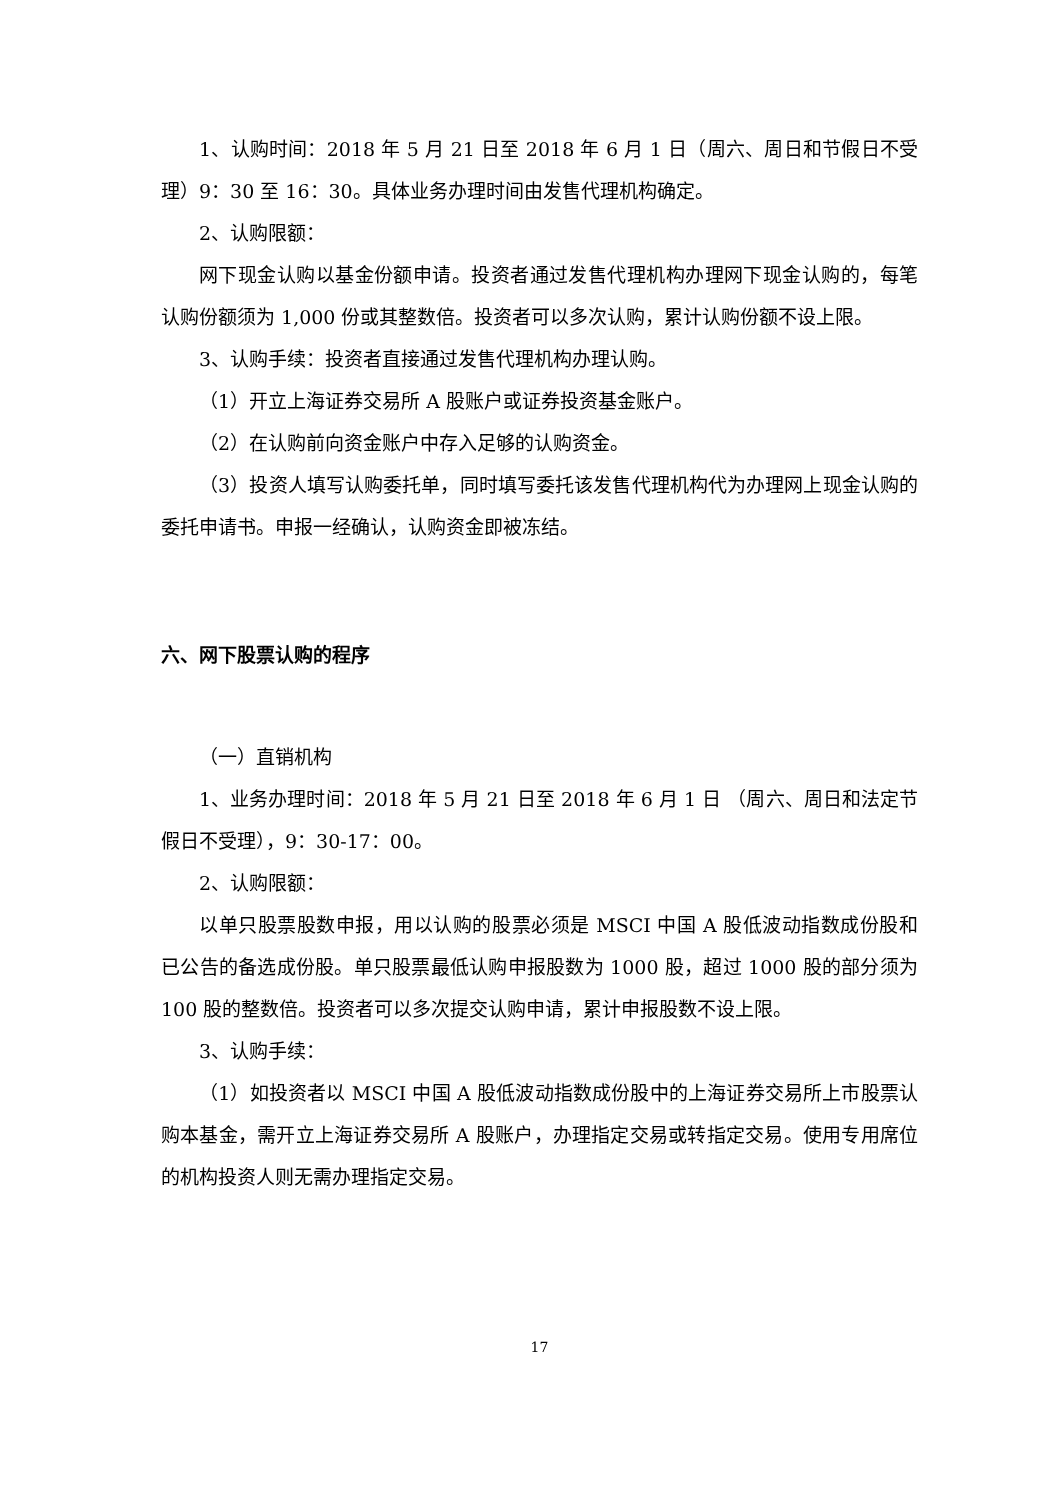1、认购时间：2018 年 5 月 21 日至 2018 年 6 月 1 日（周六、周日和节假日不受理）9：30 至 16：30。具体业务办理时间由发售代理机构确定。
2、认购限额：
网下现金认购以基金份额申请。投资者通过发售代理机构办理网下现金认购的，每笔认购份额须为 1,000 份或其整数倍。投资者可以多次认购，累计认购份额不设上限。
3、认购手续：投资者直接通过发售代理机构办理认购。
（1）开立上海证券交易所 A 股账户或证券投资基金账户。
（2）在认购前向资金账户中存入足够的认购资金。
（3）投资人填写认购委托单，同时填写委托该发售代理机构代为办理网上现金认购的委托申请书。申报一经确认，认购资金即被冻结。
六、网下股票认购的程序
（一）直销机构
1、业务办理时间：2018 年 5 月 21 日至 2018 年 6 月 1 日 （周六、周日和法定节假日不受理），9：30-17：00。
2、认购限额：
以单只股票股数申报，用以认购的股票必须是 MSCI 中国 A 股低波动指数成份股和已公告的备选成份股。单只股票最低认购申报股数为 1000 股，超过 1000 股的部分须为 100 股的整数倍。投资者可以多次提交认购申请，累计申报股数不设上限。
3、认购手续：
（1）如投资者以 MSCI 中国 A 股低波动指数成份股中的上海证券交易所上市股票认购本基金，需开立上海证券交易所 A 股账户，办理指定交易或转指定交易。使用专用席位的机构投资人则无需办理指定交易。
17